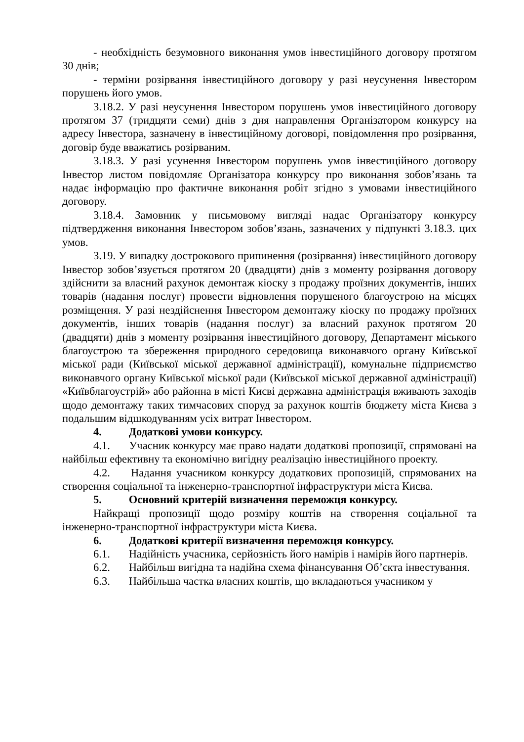- необхідність безумовного виконання умов інвестиційного договору протягом 30 днів;
- терміни розірвання інвестиційного договору у разі неусунення Інвестором порушень його умов.
3.18.2. У разі неусунення Інвестором порушень умов інвестиційного договору протягом 37 (тридцяти семи) днів з дня направлення Організатором конкурсу на адресу Інвестора, зазначену в інвестиційному договорі, повідомлення про розірвання, договір буде вважатись розірваним.
3.18.3. У разі усунення Інвестором порушень умов інвестиційного договору Інвестор листом повідомляє Організатора конкурсу про виконання зобов’язань та надає інформацію про фактичне виконання робіт згідно з умовами інвестиційного договору.
3.18.4. Замовник у письмовому вигляді надає Організатору конкурсу підтвердження виконання Інвестором зобов’язань, зазначених у підпункті 3.18.3. цих умов.
3.19. У випадку дострокового припинення (розірвання) інвестиційного договору Інвестор зобов’язується протягом 20 (двадцяти) днів з моменту розірвання договору здійснити за власний рахунок демонтаж кіоску з продажу проїзних документів, інших товарів (надання послуг) провести відновлення порушеного благоустрою на місцях розміщення. У разі нездійснення Інвестором демонтажу кіоску по продажу проїзних документів, інших товарів (надання послуг) за власний рахунок протягом 20 (двадцяти) днів з моменту розірвання інвестиційного договору, Департамент міського благоустрою та збереження природного середовища виконавчого органу Київської міської ради (Київської міської державної адміністрації), комунальне підприємство виконавчого органу Київської міської ради (Київської міської державної адміністрації) «Київблагоустрій» або районна в місті Києві державна адміністрація вживають заходів щодо демонтажу таких тимчасових споруд за рахунок коштів бюджету міста Києва з подальшим відшкодуванням усіх витрат Інвестором.
4. Додаткові умови конкурсу.
4.1. Учасник конкурсу має право надати додаткові пропозиції, спрямовані на найбільш ефективну та економічно вигідну реалізацію інвестиційного проекту.
4.2. Надання учасником конкурсу додаткових пропозицій, спрямованих на створення соціальної та інженерно-транспортної інфраструктури міста Києва.
5. Основний критерій визначення переможця конкурсу.
Найкращі пропозиції щодо розміру коштів на створення соціальної та інженерно-транспортної інфраструктури міста Києва.
6. Додаткові критерії визначення переможця конкурсу.
6.1. Надійність учасника, серйозність його намірів і намірів його партнерів.
6.2. Найбільш вигідна та надійна схема фінансування Об’єкта інвестування.
6.3. Найбільша частка власних коштів, що вкладаються учасником у